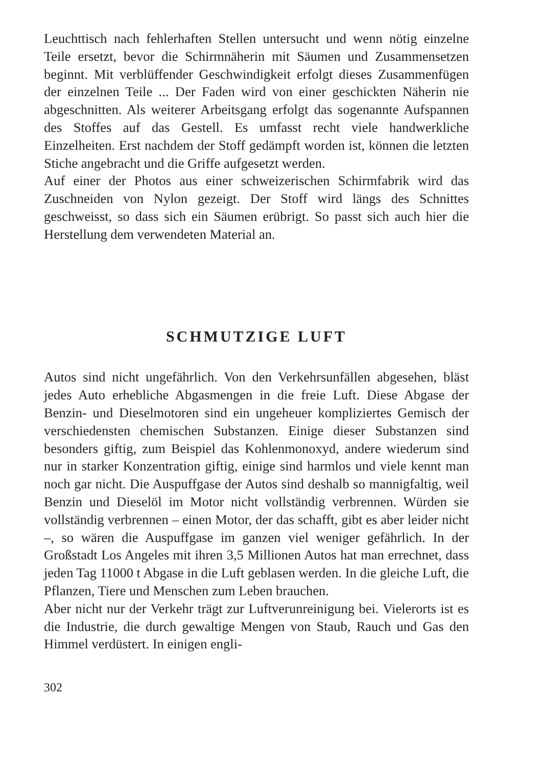Leuchttisch nach fehlerhaften Stellen untersucht und wenn nötig einzelne Teile ersetzt, bevor die Schirmnäherin mit Säumen und Zusammensetzen beginnt. Mit verblüffender Geschwindigkeit erfolgt dieses Zusammenfügen der einzelnen Teile ... Der Faden wird von einer geschickten Näherin nie abgeschnitten. Als weiterer Arbeitsgang erfolgt das sogenannte Aufspannen des Stoffes auf das Gestell. Es umfasst recht viele handwerkliche Einzelheiten. Erst nachdem der Stoff gedämpft worden ist, können die letzten Stiche angebracht und die Griffe aufgesetzt werden.
Auf einer der Photos aus einer schweizerischen Schirmfabrik wird das Zuschneiden von Nylon gezeigt. Der Stoff wird längs des Schnittes geschweisst, so dass sich ein Säumen erübrigt. So passt sich auch hier die Herstellung dem verwendeten Material an.
SCHMUTZIGE LUFT
Autos sind nicht ungefährlich. Von den Verkehrsunfällen abgesehen, bläst jedes Auto erhebliche Abgasmengen in die freie Luft. Diese Abgase der Benzin- und Dieselmotoren sind ein ungeheuer kompliziertes Gemisch der verschiedensten chemischen Substanzen. Einige dieser Substanzen sind besonders giftig, zum Beispiel das Kohlenmonoxyd, andere wiederum sind nur in starker Konzentration giftig, einige sind harmlos und viele kennt man noch gar nicht. Die Auspuffgase der Autos sind deshalb so mannigfaltig, weil Benzin und Dieselöl im Motor nicht vollständig verbrennen. Würden sie vollständig verbrennen – einen Motor, der das schafft, gibt es aber leider nicht –, so wären die Auspuffgase im ganzen viel weniger gefährlich. In der Großstadt Los Angeles mit ihren 3,5 Millionen Autos hat man errechnet, dass jeden Tag 11000 t Abgase in die Luft geblasen werden. In die gleiche Luft, die Pflanzen, Tiere und Menschen zum Leben brauchen.
Aber nicht nur der Verkehr trägt zur Luftverunreinigung bei. Vielerorts ist es die Industrie, die durch gewaltige Mengen von Staub, Rauch und Gas den Himmel verdüstert. In einigen engli-
302